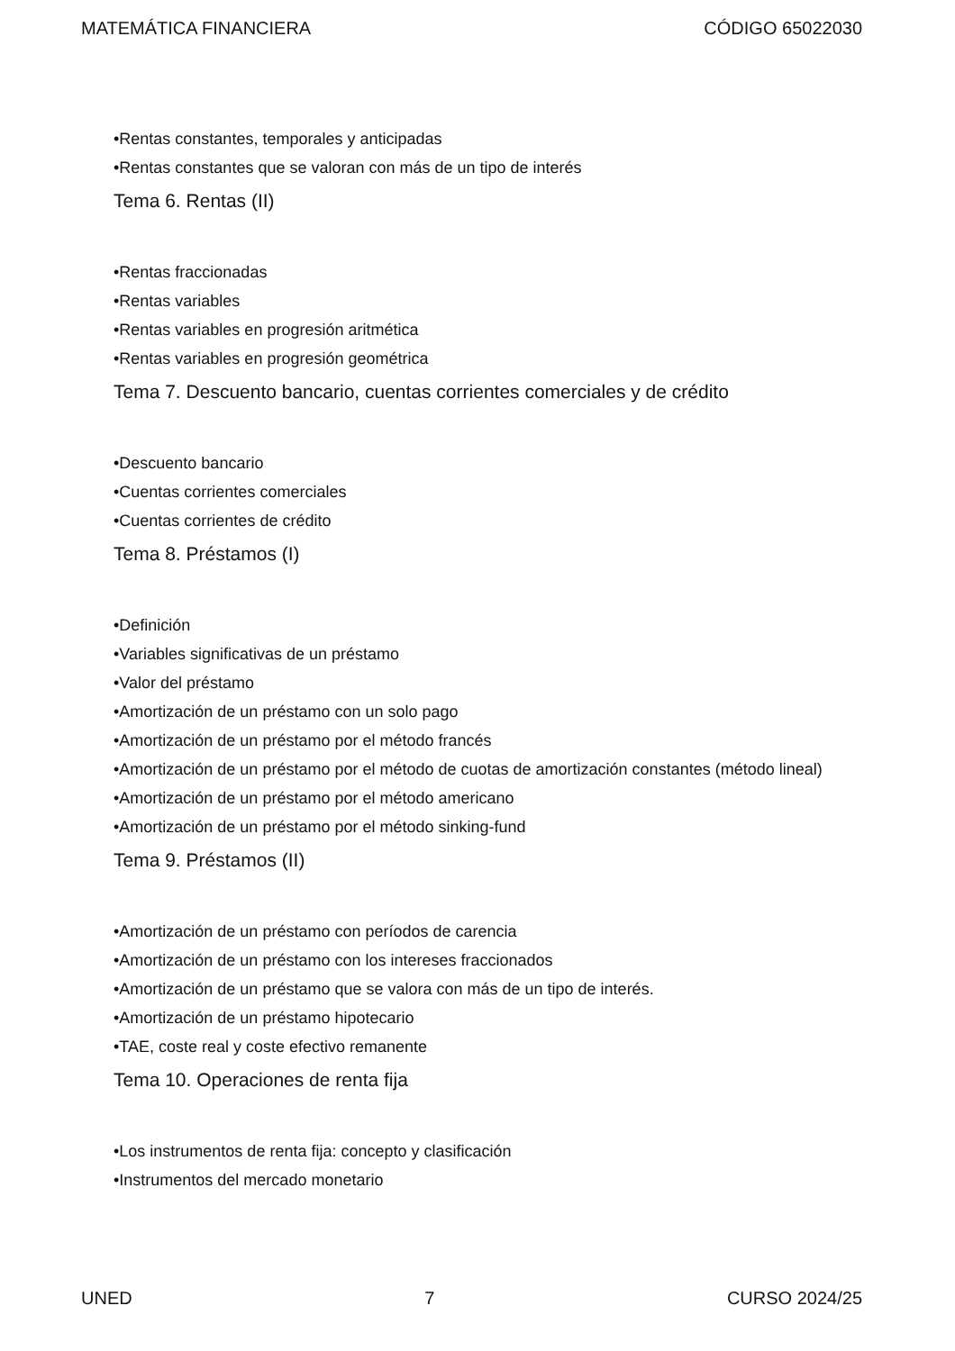MATEMÁTICA FINANCIERA CÓDIGO 65022030
•Rentas constantes, temporales y anticipadas
•Rentas constantes que se valoran con más de un tipo de interés
Tema 6. Rentas (II)
•Rentas fraccionadas
•Rentas variables
•Rentas variables en progresión aritmética
•Rentas variables en progresión geométrica
Tema 7. Descuento bancario, cuentas corrientes comerciales y de crédito
•Descuento bancario
•Cuentas corrientes comerciales
•Cuentas corrientes de crédito
Tema 8. Préstamos (I)
•Definición
•Variables significativas de un préstamo
•Valor del préstamo
•Amortización de un préstamo con un solo pago
•Amortización de un préstamo por el método francés
•Amortización de un préstamo por el método de cuotas de amortización constantes (método lineal)
•Amortización de un préstamo por el método americano
•Amortización de un préstamo por el método sinking-fund
Tema 9. Préstamos (II)
•Amortización de un préstamo con períodos de carencia
•Amortización de un préstamo con los intereses fraccionados
•Amortización de un préstamo que se valora con más de un tipo de interés.
•Amortización de un préstamo hipotecario
•TAE, coste real y coste efectivo remanente
Tema 10. Operaciones de renta fija
•Los instrumentos de renta fija: concepto y clasificación
•Instrumentos del mercado monetario
UNED 7 CURSO 2024/25